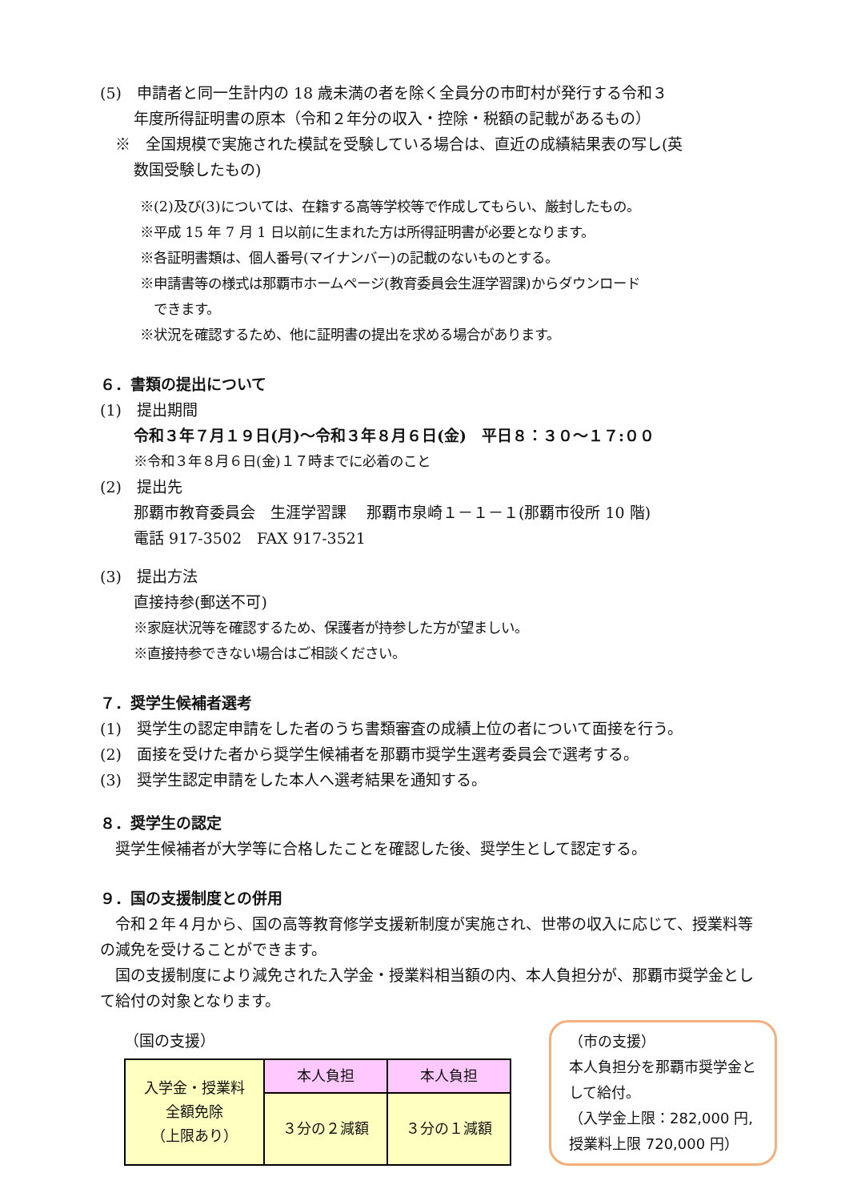(5)　申請者と同一生計内の 18 歳未満の者を除く全員分の市町村が発行する令和３
年度所得証明書の原本（令和２年分の収入・控除・税額の記載があるもの）
　※　全国規模で実施された模試を受験している場合は、直近の成績結果表の写し(英
数国受験したもの)
※(2)及び(3)については、在籍する高等学校等で作成してもらい、厳封したもの。
※平成 15 年 7 月 1 日以前に生まれた方は所得証明書が必要となります。
※各証明書類は、個人番号(マイナンバー)の記載のないものとする。
※申請書等の様式は那覇市ホームページ(教育委員会生涯学習課)からダウンロード
　できます。
※状況を確認するため、他に証明書の提出を求める場合があります。
６．書類の提出について
(1)　提出期間
令和３年７月１９日(月)～令和３年８月６日(金)　平日８：３０～１７:００
※令和３年８月６日(金)１７時までに必着のこと
(2)　提出先
那覇市教育委員会　生涯学習課　 那覇市泉崎１－１－１(那覇市役所 10 階)
電話 917-3502　FAX 917-3521
(3)　提出方法
直接持参(郵送不可)
※家庭状況等を確認するため、保護者が持参した方が望ましい。
※直接持参できない場合はご相談ください。
７．奨学生候補者選考
(1)　奨学生の認定申請をした者のうち書類審査の成績上位の者について面接を行う。
(2)　面接を受けた者から奨学生候補者を那覇市奨学生選考委員会で選考する。
(3)　奨学生認定申請をした本人へ選考結果を通知する。
８．奨学生の認定
　奨学生候補者が大学等に合格したことを確認した後、奨学生として認定する。
９．国の支援制度との併用
　令和２年４月から、国の高等教育修学支援新制度が実施され、世帯の収入に応じて、授業料等の減免を受けることができます。
　国の支援制度により減免された入学金・授業料相当額の内、本人負担分が、那覇市奨学金として給付の対象となります。
（国の支援）
| 入学金・授業料 全額免除 （上限あり） | 本人負担 | 本人負担 |
| | ３分の２減額 | |
| | | ３分の１減額 |
（市の支援）
本人負担分を那覇市奨学金として給付。
（入学金上限：282,000 円,授業料上限 720,000 円）